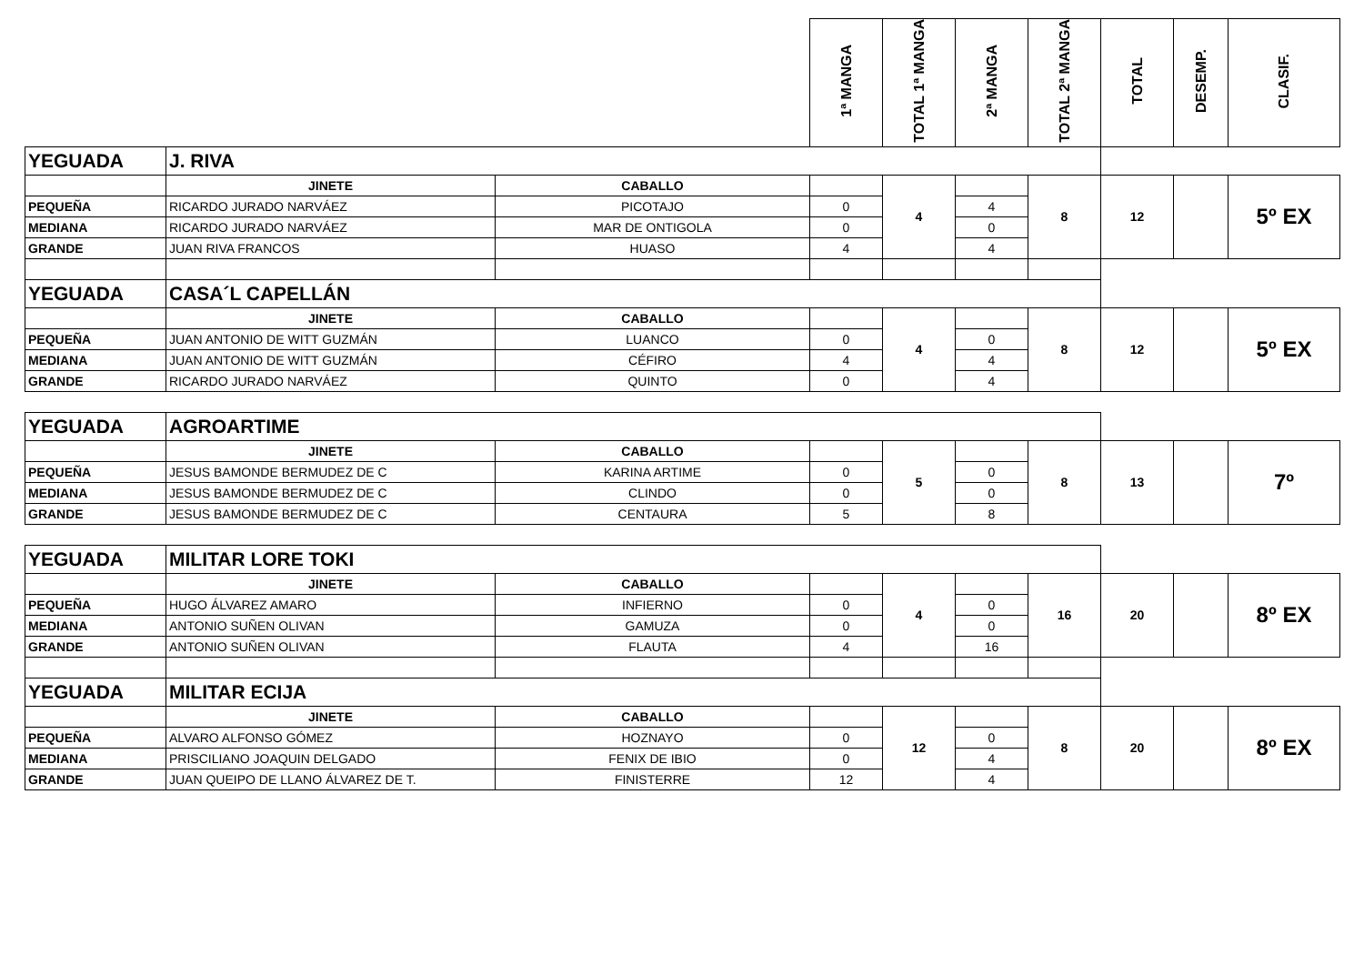| | | | 1ª MANGA | TOTAL 1ª MANGA | 2ª MANGA | TOTAL 2ª MANGA | TOTAL | DESEMP. | CLASIF. |
| --- | --- | --- | --- | --- | --- | --- | --- | --- | --- |
| YEGUADA | J. RIVA | | | | | | | | |
| | JINETE | CABALLO | | 4 | | 8 | 12 | | 5º EX |
| PEQUEÑA | RICARDO JURADO NARVÁEZ | PICOTAJO | 0 | | 4 | | | | |
| MEDIANA | RICARDO JURADO NARVÁEZ | MAR DE ONTIGOLA | 0 | | 0 | | | | |
| GRANDE | JUAN RIVA FRANCOS | HUASO | 4 | | 4 | | | | |
| YEGUADA | CASA´L CAPELLÁN | | | | | | | | |
| | JINETE | CABALLO | | 4 | | 8 | 12 | | 5º EX |
| PEQUEÑA | JUAN ANTONIO DE WITT GUZMÁN | LUANCO | 0 | | 0 | | | | |
| MEDIANA | JUAN ANTONIO DE WITT GUZMÁN | CÉFIRO | 4 | | 4 | | | | |
| GRANDE | RICARDO JURADO NARVÁEZ | QUINTO | 0 | | 4 | | | | |
| YEGUADA | AGROARTIME | | | | | | | | |
| | JINETE | CABALLO | | 5 | | 8 | 13 | | 7º |
| PEQUEÑA | JESUS BAMONDE BERMUDEZ DE C | KARINA ARTIME | 0 | | 0 | | | | |
| MEDIANA | JESUS BAMONDE BERMUDEZ DE C | CLINDO | 0 | | 0 | | | | |
| GRANDE | JESUS BAMONDE BERMUDEZ DE C | CENTAURA | 5 | | 8 | | | | |
| YEGUADA | MILITAR LORE TOKI | | | | | | | | |
| | JINETE | CABALLO | | 4 | | 16 | 20 | | 8º EX |
| PEQUEÑA | HUGO ÁLVAREZ AMARO | INFIERNO | 0 | | 0 | | | | |
| MEDIANA | ANTONIO SUÑEN OLIVAN | GAMUZA | 0 | | 0 | | | | |
| GRANDE | ANTONIO SUÑEN OLIVAN | FLAUTA | 4 | | 16 | | | | |
| YEGUADA | MILITAR ECIJA | | | | | | | | |
| | JINETE | CABALLO | | 12 | | 8 | 20 | | 8º EX |
| PEQUEÑA | ALVARO ALFONSO GÓMEZ | HOZNAYO | 0 | | 0 | | | | |
| MEDIANA | PRISCILIANO JOAQUIN DELGADO | FENIX DE IBIO | 0 | | 4 | | | | |
| GRANDE | JUAN QUEIPO DE LLANO ÁLVAREZ DE T. | FINISTERRE | 12 | | 4 | | | | |